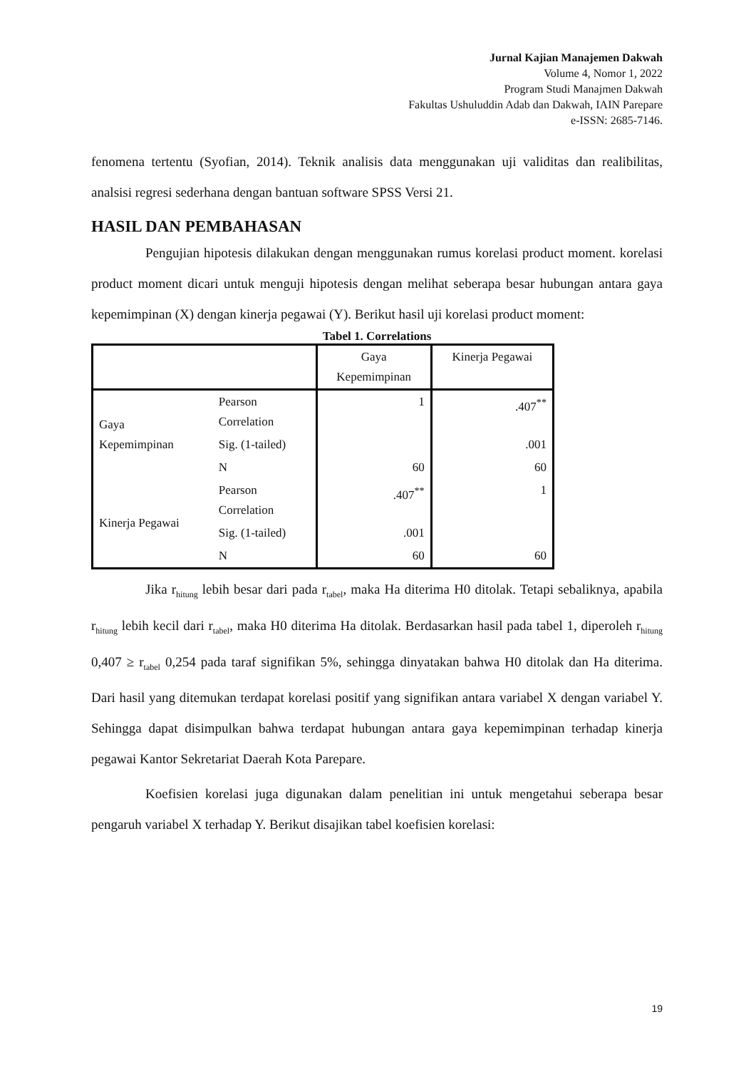Jurnal Kajian Manajemen Dakwah
Volume 4, Nomor 1, 2022
Program Studi Manajmen Dakwah
Fakultas Ushuluddin Adab dan Dakwah, IAIN Parepare
e-ISSN: 2685-7146.
fenomena tertentu (Syofian, 2014). Teknik analisis data menggunakan uji validitas dan realibilitas, analsisi regresi sederhana dengan bantuan software SPSS Versi 21.
HASIL DAN PEMBAHASAN
Pengujian hipotesis dilakukan dengan menggunakan rumus korelasi product moment. korelasi product moment dicari untuk menguji hipotesis dengan melihat seberapa besar hubungan antara gaya kepemimpinan (X) dengan kinerja pegawai (Y). Berikut hasil uji korelasi product moment:
Tabel 1. Correlations
| | | Gaya Kepemimpinan | Kinerja Pegawai |
| --- | --- | --- | --- |
| Gaya Kepemimpinan | Pearson Correlation | 1 | .407<sup>**</sup> |
| | Sig. (1-tailed) | | .001 |
| | N | 60 | 60 |
| Kinerja Pegawai | Pearson Correlation | .407<sup>**</sup> | 1 |
| | Sig. (1-tailed) | .001 | |
| | N | 60 | 60 |
Jika r<sub>hitung</sub> lebih besar dari pada r<sub>tabel</sub>, maka Ha diterima H0 ditolak. Tetapi sebaliknya, apabila r<sub>hitung</sub> lebih kecil dari r<sub>tabel</sub>, maka H0 diterima Ha ditolak. Berdasarkan hasil pada tabel 1, diperoleh r<sub>hitung</sub> 0,407 ≥ r<sub>tabel</sub> 0,254 pada taraf signifikan 5%, sehingga dinyatakan bahwa H0 ditolak dan Ha diterima. Dari hasil yang ditemukan terdapat korelasi positif yang signifikan antara variabel X dengan variabel Y. Sehingga dapat disimpulkan bahwa terdapat hubungan antara gaya kepemimpinan terhadap kinerja pegawai Kantor Sekretariat Daerah Kota Parepare.
Koefisien korelasi juga digunakan dalam penelitian ini untuk mengetahui seberapa besar pengaruh variabel X terhadap Y. Berikut disajikan tabel koefisien korelasi:
19